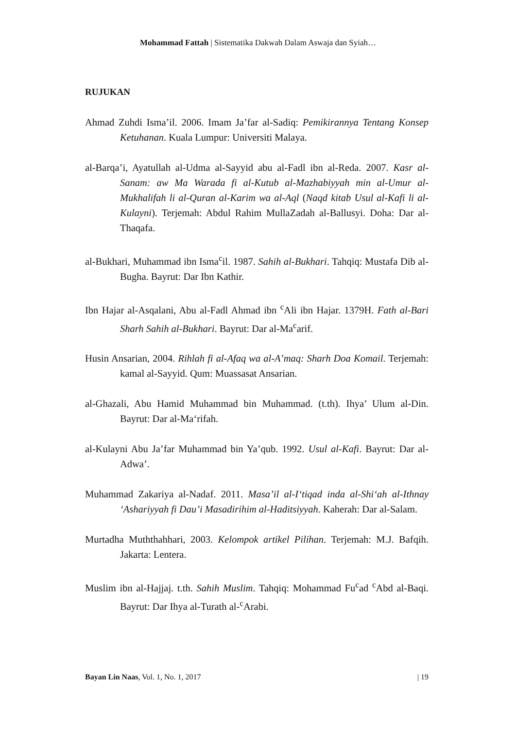Mohammad Fattah | Sistematika Dakwah Dalam Aswaja dan Syiah…
RUJUKAN
Ahmad Zuhdi Isma’il. 2006. Imam Ja’far al-Sadiq: Pemikirannya Tentang Konsep Ketuhanan. Kuala Lumpur: Universiti Malaya.
al-Barqa’i, Ayatullah al-Udma al-Sayyid abu al-Fadl ibn al-Reda. 2007. Kasr al-Sanam: aw Ma Warada fi al-Kutub al-Mazhabiyyah min al-Umur al-Mukhalifah li al-Quran al-Karim wa al-Aql (Naqd kitab Usul al-Kafi li al-Kulayni). Terjemah: Abdul Rahim MullaZadah al-Ballusyi. Doha: Dar al-Thaqafa.
al-Bukhari, Muhammad ibn Isma<sup>c</sup>il. 1987. Sahih al-Bukhari. Tahqiq: Mustafa Dib al-Bugha. Bayrut: Dar Ibn Kathir.
Ibn Hajar al-Asqalani, Abu al-Fadl Ahmad ibn <sup>c</sup>Ali ibn Hajar. 1379H. Fath al-Bari Sharh Sahih al-Bukhari. Bayrut: Dar al-Ma<sup>c</sup>arif.
Husin Ansarian, 2004. Rihlah fi al-Afaq wa al-A’maq: Sharh Doa Komail. Terjemah: kamal al-Sayyid. Qum: Muassasat Ansarian.
al-Ghazali, Abu Hamid Muhammad bin Muhammad. (t.th). Ihya’ Ulum al-Din. Bayrut: Dar al-Ma‘rifah.
al-Kulayni Abu Ja’far Muhammad bin Ya’qub. 1992. Usul al-Kafi. Bayrut: Dar al-Adwa’.
Muhammad Zakariya al-Nadaf. 2011. Masa’il al-I‘tiqad inda al-Shi‘ah al-Ithnay ‘Ashariyyah fi Dau’i Masadirihim al-Haditsiyyah. Kaherah: Dar al-Salam.
Murtadha Muththahhari, 2003. Kelompok artikel Pilihan. Terjemah: M.J. Bafqih. Jakarta: Lentera.
Muslim ibn al-Hajjaj. t.th. Sahih Muslim. Tahqiq: Mohammad Fu<sup>c</sup>ad <sup>c</sup>Abd al-Baqi. Bayrut: Dar Ihya al-Turath al-<sup>c</sup>Arabi.
Bayan Lin Naas, Vol. 1, No. 1, 2017 | 19